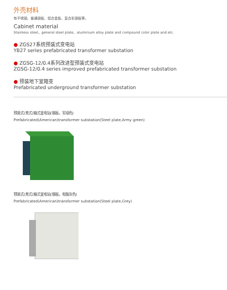外壳材料
有不锈钢、普通钢板、铝合金板、复合彩钢板等。
Cabinet material
Stainless steel、general steel plate、aluminium alloy plate and compound color plate and etc.
● ZGS27系统预装式变电站
YB27 series prefabricated transformer substation
● ZGSG-12/0.4系列改进型预装式变电站
ZGSG-12/0.4 series improved prefabricated transformer substation
● 预装地下室箱变
Prefabricated underground transformer substation
预装式(美式)箱式变电站(钢板，军绿色)
Prefabricated(American)transformer substation(Steel plate,Army green)
预装式(美式)箱式变电站(钢板，电脑灰色)
Prefabricated(American)transformer substation(Steel plate,Grey)